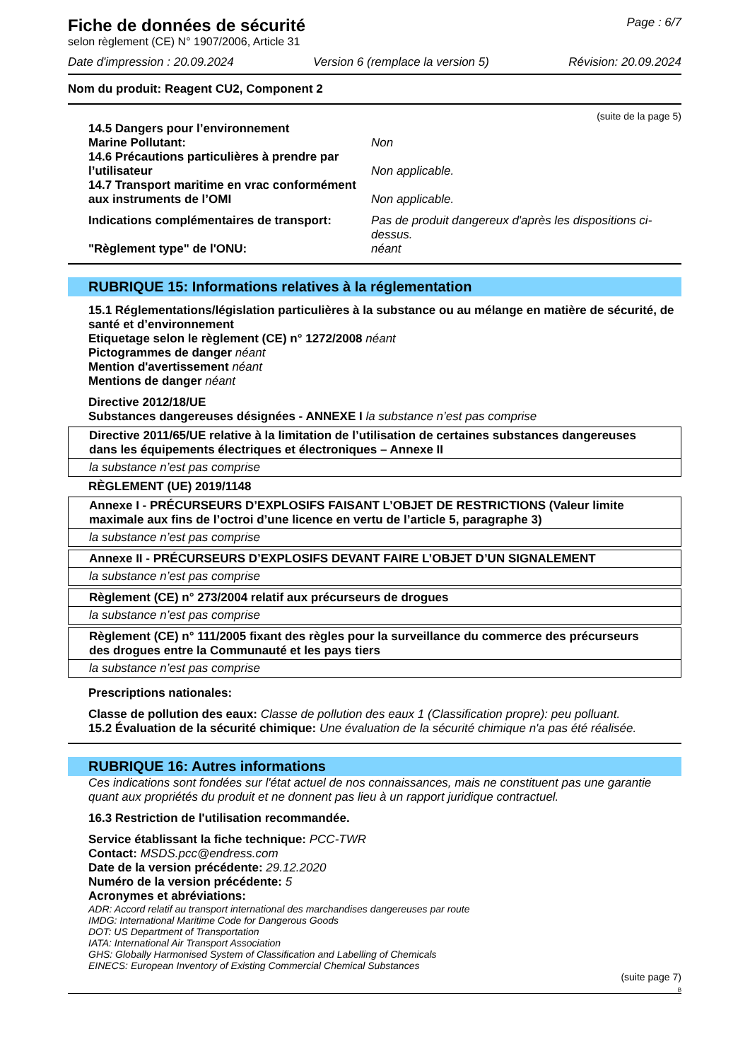Fiche de données de sécurité
selon règlement (CE) N° 1907/2006, Article 31
Page : 6/7
Date d'impression : 20.09.2024 Version 6 (remplace la version 5) Révision: 20.09.2024
Nom du produit: Reagent CU2, Component 2
(suite de la page 5)
| 14.5 Dangers pour l’environnement | |
| Marine Pollutant: | Non |
| 14.6 Précautions particulières à prendre par l’utilisateur | Non applicable. |
| 14.7 Transport maritime en vrac conformément aux instruments de l’OMI | Non applicable. |
| Indications complémentaires de transport: | Pas de produit dangereux d'après les dispositions ci-dessus. |
| "Règlement type" de l'ONU: | néant |
RUBRIQUE 15: Informations relatives à la réglementation
15.1 Réglementations/législation particulières à la substance ou au mélange en matière de sécurité, de santé et d’environnement
Etiquetage selon le règlement (CE) n° 1272/2008 néant
Pictogrammes de danger néant
Mention d'avertissement néant
Mentions de danger néant
Directive 2012/18/UE
Substances dangereuses désignées - ANNEXE I la substance n’est pas comprise
Directive 2011/65/UE relative à la limitation de l’utilisation de certaines substances dangereuses dans les équipements électriques et électroniques – Annexe II
la substance n’est pas comprise
RÈGLEMENT (UE) 2019/1148
Annexe I - PRÉCURSEURS D’EXPLOSIFS FAISANT L’OBJET DE RESTRICTIONS (Valeur limite maximale aux fins de l’octroi d’une licence en vertu de l’article 5, paragraphe 3)
la substance n’est pas comprise
Annexe II - PRÉCURSEURS D’EXPLOSIFS DEVANT FAIRE L’OBJET D’UN SIGNALEMENT
la substance n’est pas comprise
Règlement (CE) n° 273/2004 relatif aux précurseurs de drogues
la substance n’est pas comprise
Règlement (CE) n° 111/2005 fixant des règles pour la surveillance du commerce des précurseurs des drogues entre la Communauté et les pays tiers
la substance n’est pas comprise
Prescriptions nationales:
Classe de pollution des eaux: Classe de pollution des eaux 1 (Classification propre): peu polluant.
15.2 Évaluation de la sécurité chimique: Une évaluation de la sécurité chimique n'a pas été réalisée.
RUBRIQUE 16: Autres informations
Ces indications sont fondées sur l'état actuel de nos connaissances, mais ne constituent pas une garantie quant aux propriétés du produit et ne donnent pas lieu à un rapport juridique contractuel.
16.3 Restriction de l'utilisation recommandée.
Service établissant la fiche technique: PCC-TWR
Contact: MSDS.pcc@endress.com
Date de la version précédente: 29.12.2020
Numéro de la version précédente: 5
Acronymes et abréviations:
ADR: Accord relatif au transport international des marchandises dangereuses par route
IMDG: International Maritime Code for Dangerous Goods
DOT: US Department of Transportation
IATA: International Air Transport Association
GHS: Globally Harmonised System of Classification and Labelling of Chemicals
EINECS: European Inventory of Existing Commercial Chemical Substances
(suite page 7)
B